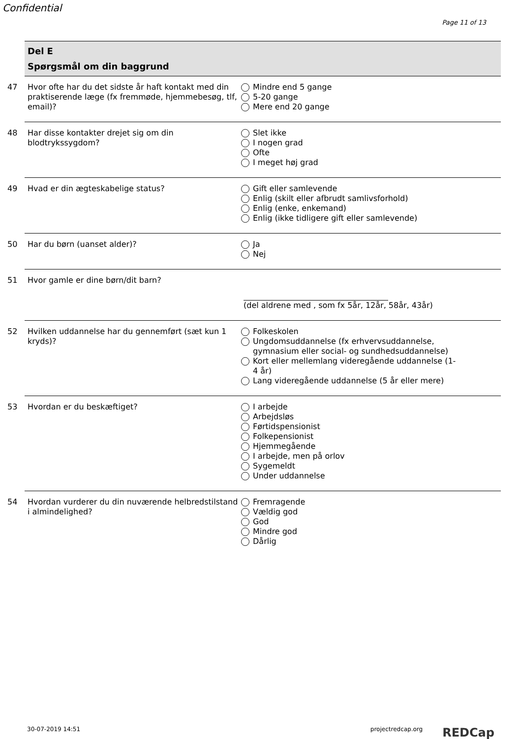Confidential
Page 11 of 13
Del E
Spørgsmål om din baggrund
47 Hvor ofte har du det sidste år haft kontakt med din praktiserende læge (fx fremmøde, hjemmebesøg, tlf, email)?
Mindre end 5 gange
5-20 gange
Mere end 20 gange
48 Har disse kontakter drejet sig om din blodtrykssygdom?
Slet ikke
I nogen grad
Ofte
I meget høj grad
49 Hvad er din ægteskabelige status? Gift eller samlevende
Enlig (skilt eller afbrudt samlivsforhold)
Enlig (enke, enkemand)
Enlig (ikke tidligere gift eller samlevende)
50 Har du børn (uanset alder)? Ja
Nej
51 Hvor gamle er dine børn/dit barn? (del aldrene med , som fx 5år, 12år, 58år, 43år)
52 Hvilken uddannelse har du gennemført (sæt kun 1 kryds)?
Folkeskolen
Ungdomsuddannelse (fx erhvervsuddannelse, gymnasium eller social- og sundhedsuddannelse)
Kort eller mellemlang videregående uddannelse (1-4 år)
Lang videregående uddannelse (5 år eller mere)
53 Hvordan er du beskæftiget? I arbejde
Arbejdsløs
Førtidspensionist
Folkepensionist
Hjemmegående
I arbejde, men på orlov
Sygemeldt
Under uddannelse
54 Hvordan vurderer du din nuværende helbredstilstand i almindelighed?
Fremragende
Vældig god
God
Mindre god
Dårlig
30-07-2019 14:51 projectredcap.org REDCap